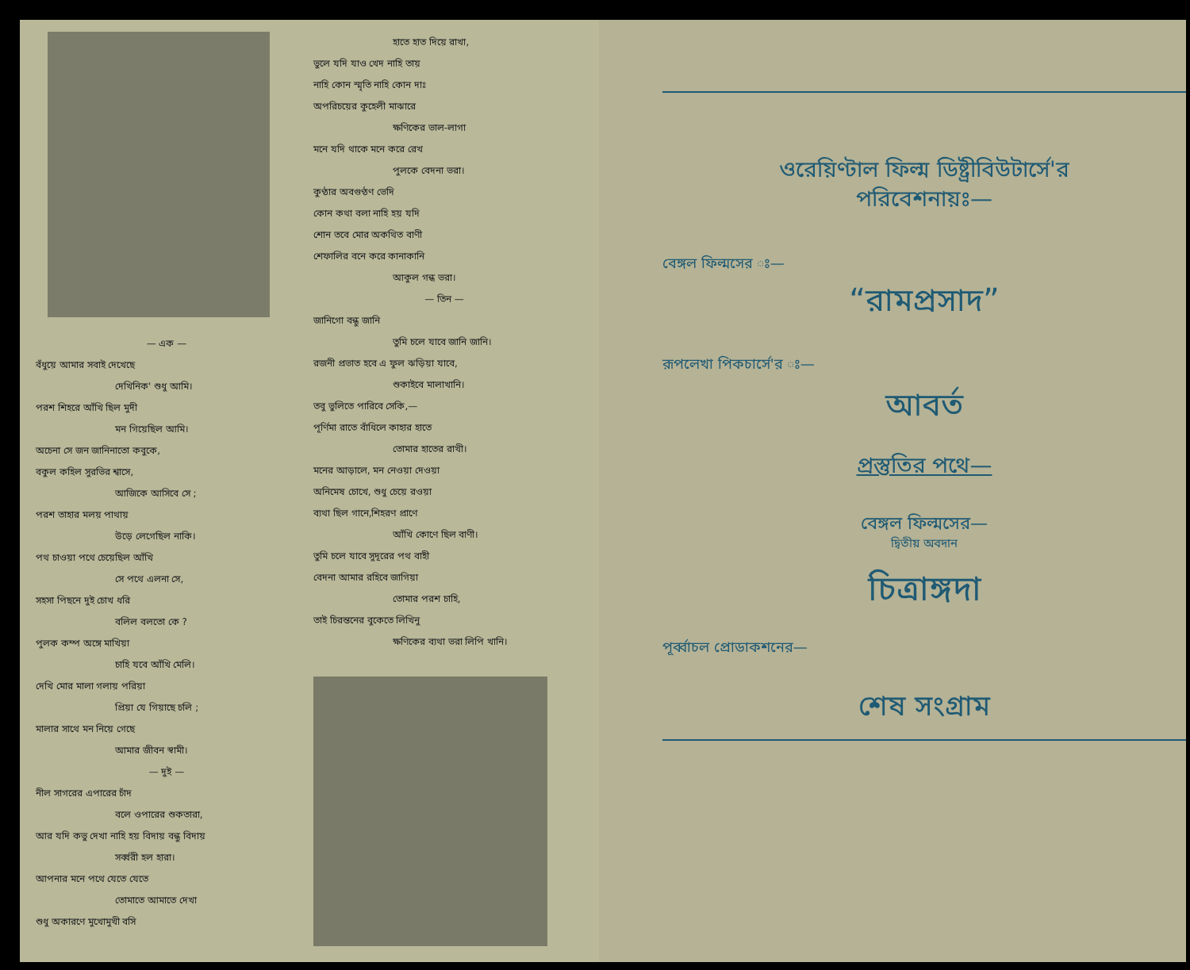— এক —
বঁধুয়ে আমার সবাই দেখেছে
দেখিনিক' শুধু আমি।
পরশ শিহরে আঁখি ছিল মুদী
মন গিয়েছিল আমি।
অচেনা সে জন জানিনাতো কবুকে,
বকুল কহিল সুরভির শ্বাসে,
আজিকে আসিবে সে ;
পরশ তাহার মলয় পাথায়
উড়ে লেগেছিল নাকি।
পথ চাওয়া পথে চেয়েছিল আঁখি
সে পথে এলনা সে,
সহসা পিছনে দুই চোখ ধরি
বলিল বলতো কে ?
পুলক কম্প অঙ্গে মাখিয়া
চাহি যবে আঁখি মেলি।
দেখি মোর মালা গলায় পরিয়া
প্রিয়া যে গিয়াছে চলি ;
মালার সাথে মন নিয়ে গেছে
আমার জীবন স্বামী।
— দুই —
নীল সাগরের এপারের চাঁদ
বলে ওপারের শুকতারা,
আর যদি কভু দেখা নাহি হয় বিদায় বন্ধু বিদায়
সর্ব্বরী হল হারা।
আপনার মনে পথে যেতে যেতে
তোমাতে আমাতে দেখা
শুধু অকারণে মুখোমুখী বসি
হাতে হাত দিয়ে রাখা,
ভুলে যদি যাও খেদ নাহি তায়
নাহি কোন স্মৃতি নাহি কোন দাঃ
অপরিচয়ের কুহেলী মাঝারে
ক্ষণিকের ভাল-লাগা
মনে যদি থাকে মনে করে রেখ
পুলকে বেদনা ভরা।
কুণ্ঠার অবগুণ্ঠণ ভেদি
কোন কথা বলা নাহি হয় যদি
শোন তবে মোর অকথিত বাণী
শেফালির বনে করে কানাকানি
আকুল গন্ধ ভরা।
— তিন —
জানিগো বন্ধু জানি
তুমি চলে যাবে জানি জানি।
রজনী প্রভাত হবে এ ফুল ঝড়িয়া যাবে,
শুকাইবে মালাখানি।
তবু ভুলিতে পারিবে সেকি,—
পূর্ণিমা রাতে বাঁধিলে কাহার হাতে
তোমার হাতের রাখী।
মনের আড়ালে, মন নেওয়া দেওয়া
অনিমেষ চোখে, শুধু চেয়ে রওয়া
ব্যথা ছিল গানে,শিহরণ প্রাণে
আঁখি কোণে ছিল বাণী।
তুমি চলে যাবে সুদূরের পথ বাহী
বেদনা আমার রহিবে জাগিয়া
তোমার পরশ চাহি,
তাই চিরন্তনের বুকেতে লিখিনু
ক্ষণিকের ব্যথা ভরা লিপি খানি।
ওরেয়িণ্টাল ফিল্ম ডিষ্ট্রীবিউটার্সে'র
পরিবেশনায়ঃ—
বেঙ্গল ফিল্মসের ঃ—
“রামপ্রসাদ”
রূপলেখা পিকচার্সে'র ঃ—
আবর্ত
প্রস্তুতির পথে—
বেঙ্গল ফিল্মসের—
দ্বিতীয় অবদান
চিত্রাঙ্গদা
পূর্ব্বাচল প্রোডাকশনের—
শেষ সংগ্রাম